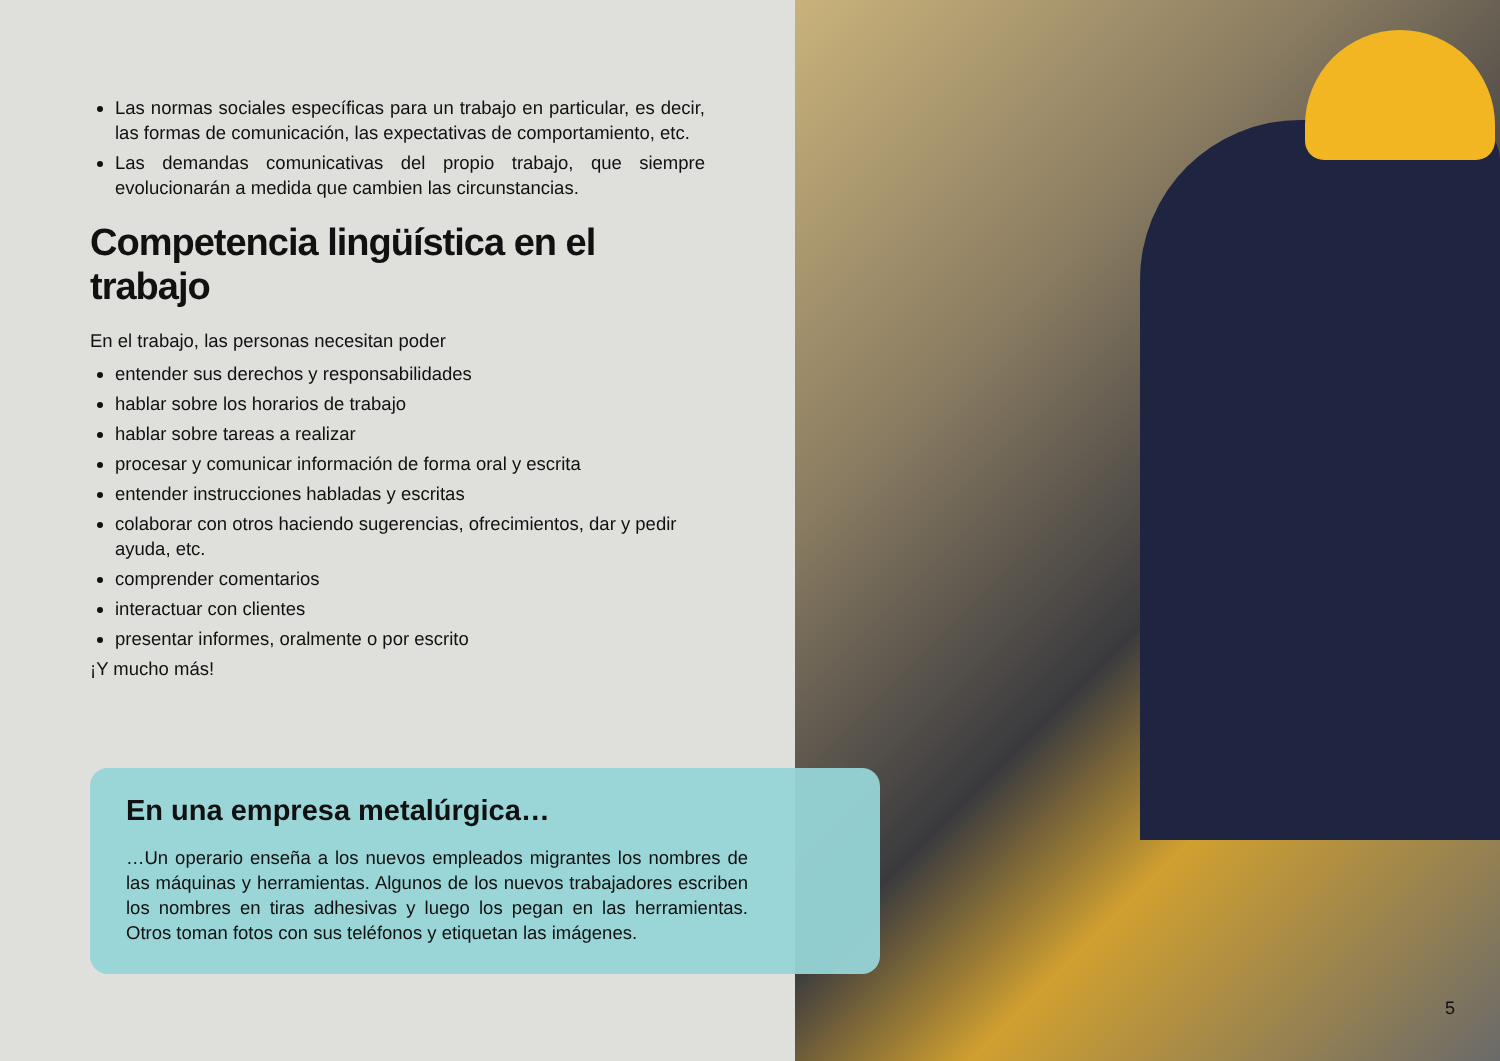Las normas sociales específicas para un trabajo en particular, es decir, las formas de comunicación, las expectativas de comportamiento, etc.
Las demandas comunicativas del propio trabajo, que siempre evolucionarán a medida que cambien las circunstancias.
Competencia lingüística en el trabajo
En el trabajo, las personas necesitan poder
entender sus derechos y responsabilidades
hablar sobre los horarios de trabajo
hablar sobre tareas a realizar
procesar y comunicar información de forma oral y escrita
entender instrucciones habladas y escritas
colaborar con otros haciendo sugerencias, ofrecimientos, dar y pedir ayuda, etc.
comprender comentarios
interactuar con clientes
presentar informes, oralmente o por escrito
¡Y mucho más!
En una empresa metalúrgica…
…Un operario enseña a los nuevos empleados migrantes los nombres de las máquinas y herramientas. Algunos de los nuevos trabajadores escriben los nombres en tiras adhesivas y luego los pegan en las herramientas. Otros toman fotos con sus teléfonos y etiquetan las imágenes.
5